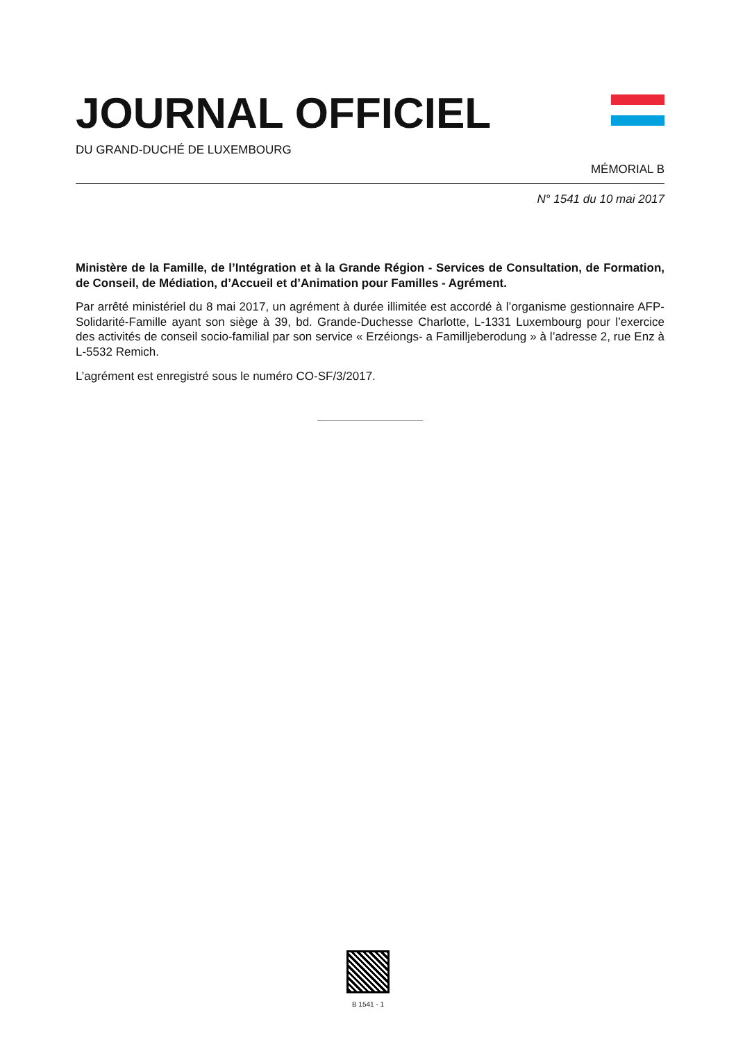JOURNAL OFFICIEL
DU GRAND-DUCHÉ DE LUXEMBOURG
MÉMORIAL B
N° 1541 du 10 mai 2017
Ministère de la Famille, de l’Intégration et à la Grande Région - Services de Consultation, de Formation, de Conseil, de Médiation, d’Accueil et d’Animation pour Familles - Agrément.
Par arrêté ministériel du 8 mai 2017, un agrément à durée illimitée est accordé à l’organisme gestionnaire AFP-Solidarité-Famille ayant son siège à 39, bd. Grande-Duchesse Charlotte, L-1331 Luxembourg pour l’exercice des activités de conseil socio-familial par son service « Erzéiongs- a Familljeberodung » à l’adresse 2, rue Enz à L-5532 Remich.
L’agrément est enregistré sous le numéro CO-SF/3/2017.
B 1541 - 1